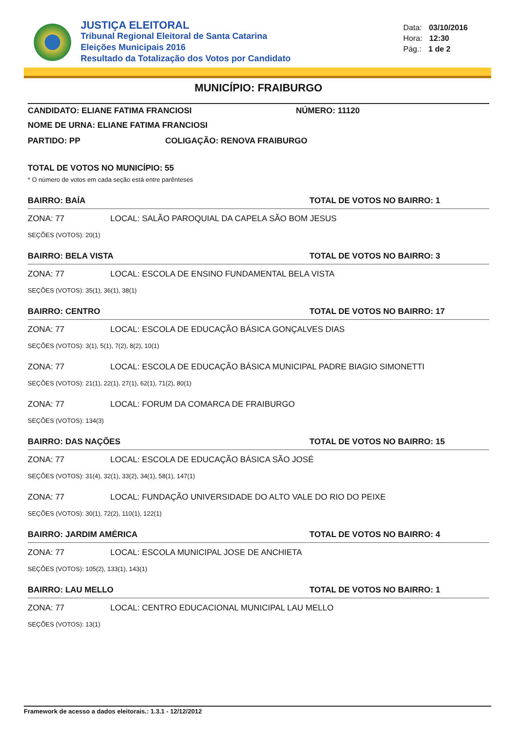JUSTIÇA ELEITORAL
Tribunal Regional Eleitoral de Santa Catarina
Eleições Municipais 2016
Resultado da Totalização dos Votos por Candidato
Data: 03/10/2016
Hora: 12:30
Pág.: 1 de 2
MUNICÍPIO: FRAIBURGO
CANDIDATO: ELIANE FATIMA FRANCIOSI NÚMERO: 11120
NOME DE URNA: ELIANE FATIMA FRANCIOSI
PARTIDO: PP COLIGAÇÃO: RENOVA FRAIBURGO
TOTAL DE VOTOS NO MUNICÍPIO: 55
* O número de votos em cada seção está entre parênteses
BAIRRO: BAÍA TOTAL DE VOTOS NO BAIRRO: 1
ZONA: 77 LOCAL: SALÃO PAROQUIAL DA CAPELA SÃO BOM JESUS
SEÇÕES (VOTOS): 20(1)
BAIRRO: BELA VISTA TOTAL DE VOTOS NO BAIRRO: 3
ZONA: 77 LOCAL: ESCOLA DE ENSINO FUNDAMENTAL BELA VISTA
SEÇÕES (VOTOS): 35(1), 36(1), 38(1)
BAIRRO: CENTRO TOTAL DE VOTOS NO BAIRRO: 17
ZONA: 77 LOCAL: ESCOLA DE EDUCAÇÃO BÁSICA GONÇALVES DIAS
SEÇÕES (VOTOS): 3(1), 5(1), 7(2), 8(2), 10(1)
ZONA: 77 LOCAL: ESCOLA DE EDUCAÇÃO BÁSICA MUNICIPAL PADRE BIAGIO SIMONETTI
SEÇÕES (VOTOS): 21(1), 22(1), 27(1), 62(1), 71(2), 80(1)
ZONA: 77 LOCAL: FORUM DA COMARCA DE FRAIBURGO
SEÇÕES (VOTOS): 134(3)
BAIRRO: DAS NAÇÕES TOTAL DE VOTOS NO BAIRRO: 15
ZONA: 77 LOCAL: ESCOLA DE EDUCAÇÃO BÁSICA SÃO JOSÉ
SEÇÕES (VOTOS): 31(4), 32(1), 33(2), 34(1), 58(1), 147(1)
ZONA: 77 LOCAL: FUNDAÇÃO UNIVERSIDADE DO ALTO VALE DO RIO DO PEIXE
SEÇÕES (VOTOS): 30(1), 72(2), 110(1), 122(1)
BAIRRO: JARDIM AMÉRICA TOTAL DE VOTOS NO BAIRRO: 4
ZONA: 77 LOCAL: ESCOLA MUNICIPAL JOSE DE ANCHIETA
SEÇÕES (VOTOS): 105(2), 133(1), 143(1)
BAIRRO: LAU MELLO TOTAL DE VOTOS NO BAIRRO: 1
ZONA: 77 LOCAL: CENTRO EDUCACIONAL MUNICIPAL LAU MELLO
SEÇÕES (VOTOS): 13(1)
Framework de acesso a dados eleitorais.: 1.3.1 - 12/12/2012